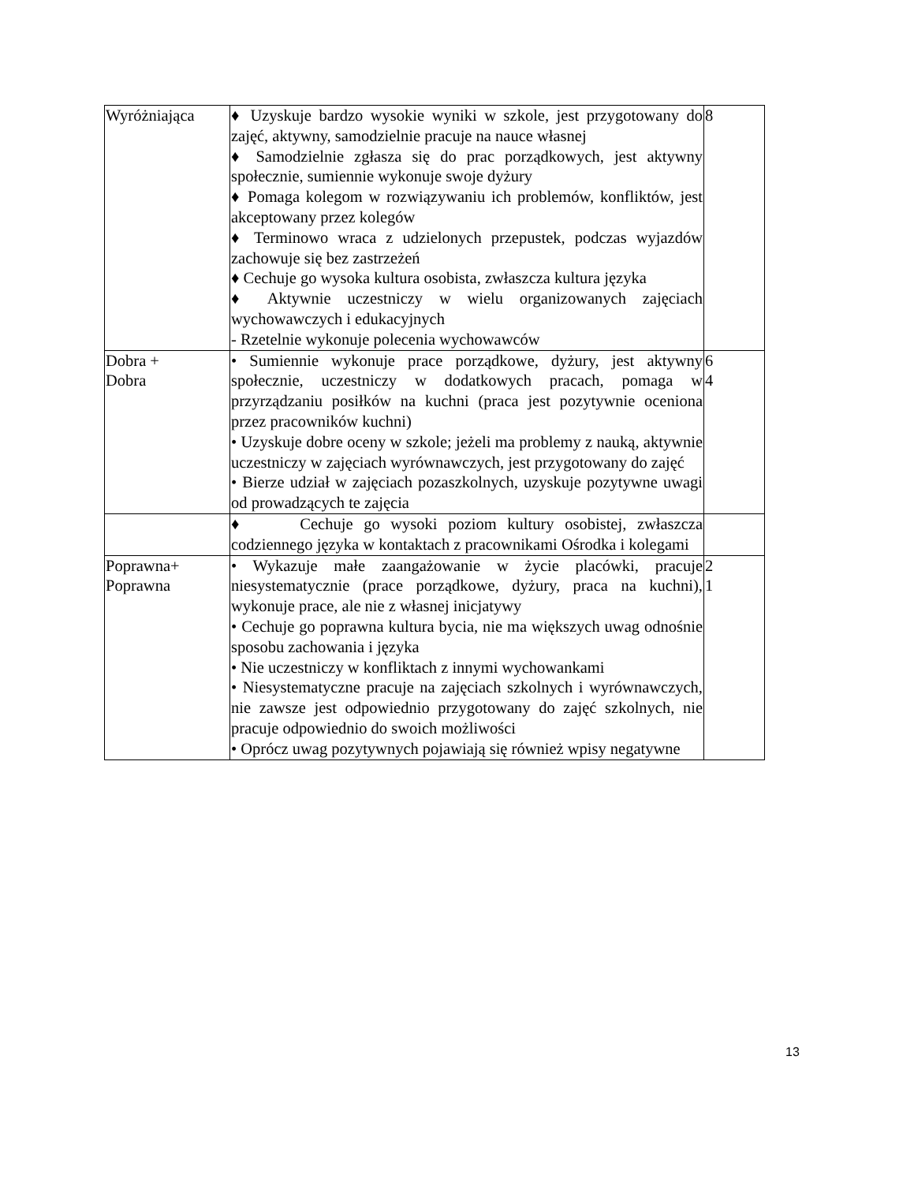| Wyróżniająca | ♦ Uzyskuje bardzo wysokie wyniki w szkole, jest przygotowany do zajęć, aktywny, samodzielnie pracuje na nauce własnej ♦ Samodzielnie zgłasza się do prac porządkowych, jest aktywny społecznie, sumiennie wykonuje swoje dyżury ♦ Pomaga kolegom w rozwiązywaniu ich problemów, konfliktów, jest akceptowany przez kolegów ♦ Terminowo wraca z udzielonych przepustek, podczas wyjazdów zachowuje się bez zastrzeżeń ♦ Cechuje go wysoka kultura osobista, zwłaszcza kultura języka ♦ Aktywnie uczestniczy w wielu organizowanych zajęciach wychowawczych i edukacyjnych - Rzetelnie wykonuje polecenia wychowawców | 8 |
| Dobra + Dobra | • Sumiennie wykonuje prace porządkowe, dyżury, jest aktywny społecznie, uczestniczy w dodatkowych pracach, pomaga w przyrządzaniu posiłków na kuchni (praca jest pozytywnie oceniona przez pracowników kuchni) • Uzyskuje dobre oceny w szkole; jeżeli ma problemy z nauką, aktywnie uczestniczy w zajęciach wyrównawczych, jest przygotowany do zajęć • Bierze udział w zajęciach pozaszkolnych, uzyskuje pozytywne uwagi od prowadzących te zajęcia | 6 4 |
| | ♦ Cechuje go wysoki poziom kultury osobistej, zwłaszcza codziennego języka w kontaktach z pracownikami Ośrodka i kolegami | |
| Poprawna+ Poprawna | • Wykazuje małe zaangażowanie w życie placówki, pracuje niesystematycznie (prace porządkowe, dyżury, praca na kuchni), wykonuje prace, ale nie z własnej inicjatywy • Cechuje go poprawna kultura bycia, nie ma większych uwag odnośnie sposobu zachowania i języka • Nie uczestniczy w konfliktach z innymi wychowankami • Niesystematyczne pracuje na zajęciach szkolnych i wyrównawczych, nie zawsze jest odpowiednio przygotowany do zajęć szkolnych, nie pracuje odpowiednio do swoich możliwości • Oprócz uwag pozytywnych pojawiają się również wpisy negatywne | 2 1 |
13